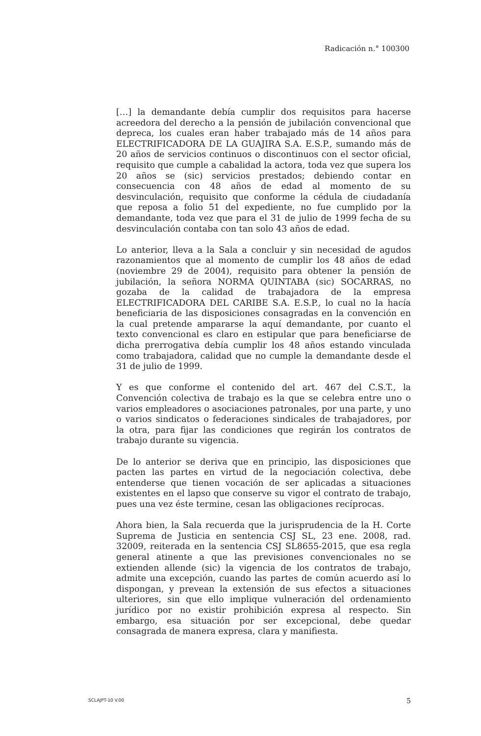Radicación n.° 100300
[…] la demandante debía cumplir dos requisitos para hacerse acreedora del derecho a la pensión de jubilación convencional que depreca, los cuales eran haber trabajado más de 14 años para ELECTRIFICADORA DE LA GUAJIRA S.A. E.S.P., sumando más de 20 años de servicios continuos o discontinuos con el sector oficial, requisito que cumple a cabalidad la actora, toda vez que supera los 20 años se (sic) servicios prestados; debiendo contar en consecuencia con 48 años de edad al momento de su desvinculación, requisito que conforme la cédula de ciudadanía que reposa a folio 51 del expediente, no fue cumplido por la demandante, toda vez que para el 31 de julio de 1999 fecha de su desvinculación contaba con tan solo 43 años de edad.
Lo anterior, lleva a la Sala a concluir y sin necesidad de agudos razonamientos que al momento de cumplir los 48 años de edad (noviembre 29 de 2004), requisito para obtener la pensión de jubilación, la señora NORMA QUINTABA (sic) SOCARRAS, no gozaba de la calidad de trabajadora de la empresa ELECTRIFICADORA DEL CARIBE S.A. E.S.P., lo cual no la hacía beneficiaria de las disposiciones consagradas en la convención en la cual pretende ampararse la aquí demandante, por cuanto el texto convencional es claro en estipular que para beneficiarse de dicha prerrogativa debía cumplir los 48 años estando vinculada como trabajadora, calidad que no cumple la demandante desde el 31 de julio de 1999.
Y es que conforme el contenido del art. 467 del C.S.T., la Convención colectiva de trabajo es la que se celebra entre uno o varios empleadores o asociaciones patronales, por una parte, y uno o varios sindicatos o federaciones sindicales de trabajadores, por la otra, para fijar las condiciones que regirán los contratos de trabajo durante su vigencia.
De lo anterior se deriva que en principio, las disposiciones que pacten las partes en virtud de la negociación colectiva, debe entenderse que tienen vocación de ser aplicadas a situaciones existentes en el lapso que conserve su vigor el contrato de trabajo, pues una vez éste termine, cesan las obligaciones recíprocas.
Ahora bien, la Sala recuerda que la jurisprudencia de la H. Corte Suprema de Justicia en sentencia CSJ SL, 23 ene. 2008, rad. 32009, reiterada en la sentencia CSJ SL8655-2015, que esa regla general atinente a que las previsiones convencionales no se extienden allende (sic) la vigencia de los contratos de trabajo, admite una excepción, cuando las partes de común acuerdo así lo dispongan, y prevean la extensión de sus efectos a situaciones ulteriores, sin que ello implique vulneración del ordenamiento jurídico por no existir prohibición expresa al respecto. Sin embargo, esa situación por ser excepcional, debe quedar consagrada de manera expresa, clara y manifiesta.
SCLAJPT-10 V.00 5